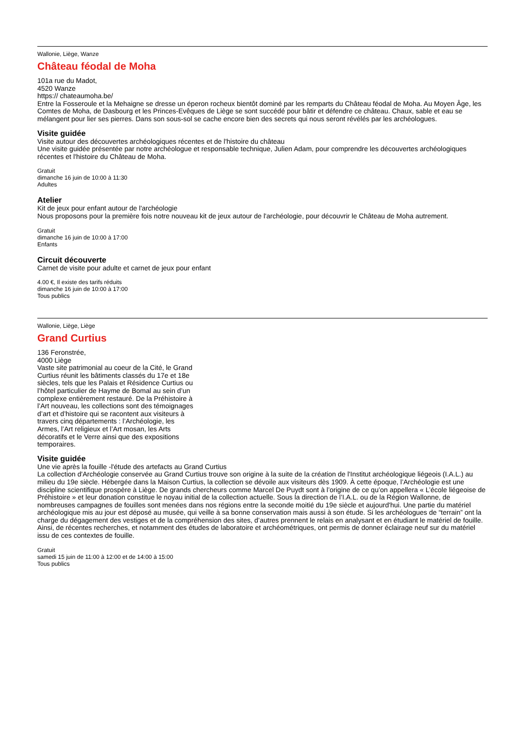Wallonie, Liège, Wanze
Château féodal de Moha
101a rue du Madot,
4520 Wanze
https:// chateaumoha.be/
Entre la Fosseroule et la Mehaigne se dresse un éperon rocheux bientôt dominé par les remparts du Château féodal de Moha. Au Moyen Âge, les Comtes de Moha, de Dasbourg et les Princes-Evêques de Liège se sont succédé pour bâtir et défendre ce château. Chaux, sable et eau se mélangent pour lier ses pierres. Dans son sous-sol se cache encore bien des secrets qui nous seront révélés par les archéologues.
Visite guidée
Visite autour des découvertes archéologiques récentes et de l'histoire du château
Une visite guidée présentée par notre archéologue et responsable technique, Julien Adam, pour comprendre les découvertes archéologiques récentes et l'histoire du Château de Moha.
Gratuit
dimanche 16 juin de 10:00 à 11:30
Adultes
Atelier
Kit de jeux pour enfant autour de l'archéologie
Nous proposons pour la première fois notre nouveau kit de jeux autour de l'archéologie, pour découvrir le Château de Moha autrement.
Gratuit
dimanche 16 juin de 10:00 à 17:00
Enfants
Circuit découverte
Carnet de visite pour adulte et carnet de jeux pour enfant
4.00 €, Il existe des tarifs réduits
dimanche 16 juin de 10:00 à 17:00
Tous publics
Wallonie, Liège, Liège
Grand Curtius
136 Feronstrée,
4000 Liège
Vaste site patrimonial au coeur de la Cité, le Grand Curtius réunit les bâtiments classés du 17e et 18e siècles, tels que les Palais et Résidence Curtius ou l’hôtel particulier de Hayme de Bomal au sein d’un complexe entièrement restauré. De la Préhistoire à l’Art nouveau, les collections sont des témoignages d’art et d’histoire qui se racontent aux visiteurs à travers cinq départements : l’Archéologie, les Armes, l’Art religieux et l’Art mosan, les Arts décoratifs et le Verre ainsi que des expositions temporaires.
Visite guidée
Une vie après la fouille -l'étude des artefacts au Grand Curtius
La collection d'Archéologie conservée au Grand Curtius trouve son origine à la suite de la création de l'Institut archéologique liégeois (I.A.L.) au milieu du 19e siècle. Hébergée dans la Maison Curtius, la collection se dévoile aux visiteurs dès 1909. À cette époque, l’Archéologie est une discipline scientifique prospère à Liège. De grands chercheurs comme Marcel De Puydt sont à l’origine de ce qu’on appellera « L’école liégeoise de Préhistoire » et leur donation constitue le noyau initial de la collection actuelle. Sous la direction de l’I.A.L. ou de la Région Wallonne, de nombreuses campagnes de fouilles sont menées dans nos régions entre la seconde moitié du 19e siècle et aujourd'hui. Une partie du matériel archéologique mis au jour est déposé au musée, qui veille à sa bonne conservation mais aussi à son étude. Si les archéologues de “terrain” ont la charge du dégagement des vestiges et de la compréhension des sites, d’autres prennent le relais en analysant et en étudiant le matériel de fouille. Ainsi, de récentes recherches, et notamment des études de laboratoire et archéométriques, ont permis de donner éclairage neuf sur du matériel issu de ces contextes de fouille.
Gratuit
samedi 15 juin de 11:00 à 12:00 et de 14:00 à 15:00
Tous publics